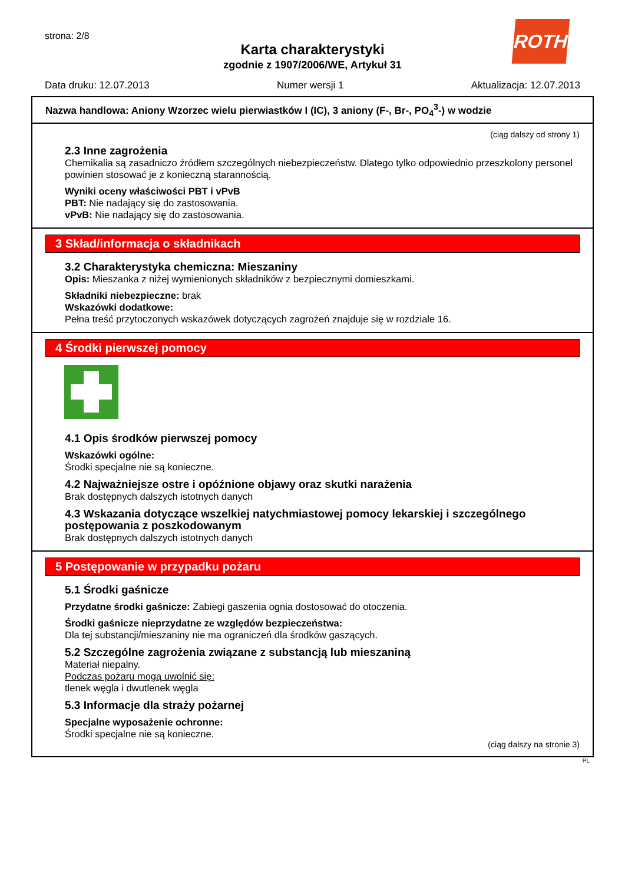strona: 2/8 ROTH
Karta charakterystyki
zgodnie z 1907/2006/WE, Artykuł 31
Data druku: 12.07.2013 Numer wersji 1 Aktualizacja: 12.07.2013
Nazwa handlowa: Aniony Wzorzec wielu pierwiastków I (IC), 3 aniony (F-, Br-, PO<sub>4</sub><sup>3</sup>-) w wodzie
(ciąg dalszy od strony 1)
2.3 Inne zagrożenia
Chemikalia są zasadniczo źródłem szczególnych niebezpieczeństw. Dlatego tylko odpowiednio przeszkolony personel powinien stosować je z konieczną starannością.
Wyniki oceny właściwości PBT i vPvB
PBT: Nie nadający się do zastosowania.
vPvB: Nie nadający się do zastosowania.
3 Skład/informacja o składnikach
3.2 Charakterystyka chemiczna: Mieszaniny
Opis: Mieszanka z niżej wymienionych składników z bezpiecznymi domieszkami.
Składniki niebezpieczne: brak
Wskazówki dodatkowe:
Pełna treść przytoczonych wskazówek dotyczących zagrożeń znajduje się w rozdziale 16.
4 Środki pierwszej pomocy
4.1 Opis środków pierwszej pomocy
Wskazówki ogólne:
Środki specjalne nie są konieczne.
4.2 Najważniejsze ostre i opóźnione objawy oraz skutki narażenia
Brak dostępnych dalszych istotnych danych
4.3 Wskazania dotyczące wszelkiej natychmiastowej pomocy lekarskiej i szczególnego postępowania z poszkodowanym
Brak dostępnych dalszych istotnych danych
5 Postępowanie w przypadku pożaru
5.1 Środki gaśnicze
Przydatne środki gaśnicze: Zabiegi gaszenia ognia dostosować do otoczenia.
Środki gaśnicze nieprzydatne ze względów bezpieczeństwa:
Dla tej substancji/mieszaniny nie ma ograniczeń dla środków gaszących.
5.2 Szczególne zagrożenia związane z substancją lub mieszaniną
Materiał niepalny.
Podczas pożaru mogą uwolnić się:
tlenek węgla i dwutlenek węgla
5.3 Informacje dla straży pożarnej
Specjalne wyposażenie ochronne:
Środki specjalne nie są konieczne.
(ciąg dalszy na stronie 3)
PL